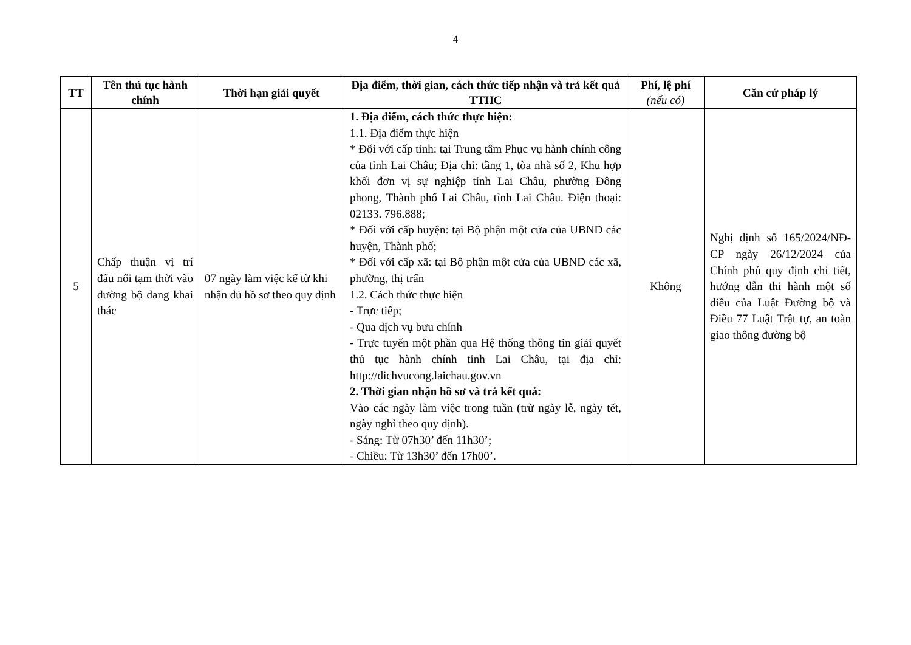4
| TT | Tên thủ tục hành chính | Thời hạn giải quyết | Địa điểm, thời gian, cách thức tiếp nhận và trả kết quả TTHC | Phí, lệ phí (nếu có) | Căn cứ pháp lý |
| --- | --- | --- | --- | --- | --- |
| 5 | Chấp thuận vị trí đấu nối tạm thời vào đường bộ đang khai thác | 07 ngày làm việc kể từ khi nhận đủ hồ sơ theo quy định | 1. Địa điểm, cách thức thực hiện: 1.1. Địa điểm thực hiện * Đối với cấp tỉnh: tại Trung tâm Phục vụ hành chính công của tỉnh Lai Châu; Địa chỉ: tầng 1, tòa nhà số 2, Khu hợp khối đơn vị sự nghiệp tỉnh Lai Châu, phường Đông phong, Thành phố Lai Châu, tỉnh Lai Châu. Điện thoại: 02133. 796.888; * Đối với cấp huyện: tại Bộ phận một cửa của UBND các huyện, Thành phố; * Đối với cấp xã: tại Bộ phận một cửa của UBND các xã, phường, thị trấn 1.2. Cách thức thực hiện - Trực tiếp; - Qua dịch vụ bưu chính - Trực tuyến một phần qua Hệ thống thông tin giải quyết thủ tục hành chính tỉnh Lai Châu, tại địa chỉ: http://dichvucong.laichau.gov.vn 2. Thời gian nhận hồ sơ và trả kết quả: Vào các ngày làm việc trong tuần (trừ ngày lễ, ngày tết, ngày nghỉ theo quy định). - Sáng: Từ 07h30’ đến 11h30’; - Chiều: Từ 13h30’ đến 17h00’. | Không | Nghị định số 165/2024/NĐ-CP ngày 26/12/2024 của Chính phủ quy định chi tiết, hướng dẫn thi hành một số điều của Luật Đường bộ và Điều 77 Luật Trật tự, an toàn giao thông đường bộ |